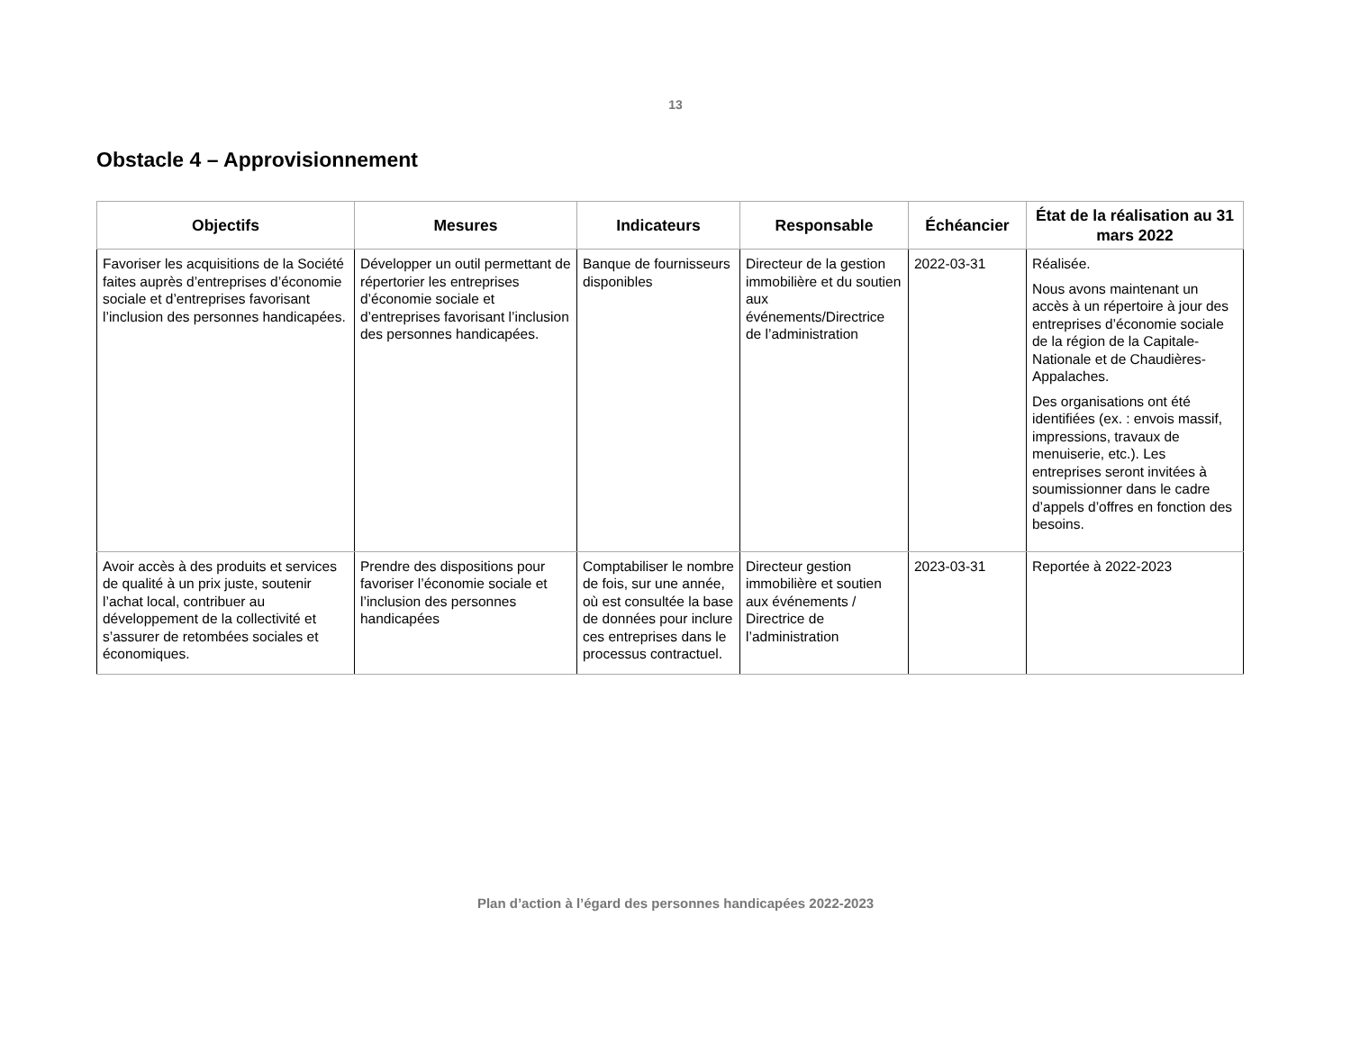13
Obstacle 4 – Approvisionnement
| Objectifs | Mesures | Indicateurs | Responsable | Échéancier | État de la réalisation au 31 mars 2022 |
| --- | --- | --- | --- | --- | --- |
| Favoriser les acquisitions de la Société faites auprès d’entreprises d’économie sociale et d’entreprises favorisant l’inclusion des personnes handicapées. | Développer un outil permettant de répertorier les entreprises d’économie sociale et d’entreprises favorisant l’inclusion des personnes handicapées. | Banque de fournisseurs disponibles | Directeur de la gestion immobilière et du soutien aux événements/Directrice de l’administration | 2022-03-31 | Réalisée. Nous avons maintenant un accès à un répertoire à jour des entreprises d’économie sociale de la région de la Capitale-Nationale et de Chaudières-Appalaches. Des organisations ont été identifiées (ex. : envois massif, impressions, travaux de menuiserie, etc.). Les entreprises seront invitées à soumissionner dans le cadre d’appels d’offres en fonction des besoins. |
| Avoir accès à des produits et services de qualité à un prix juste, soutenir l’achat local, contribuer au développement de la collectivité et s’assurer de retombées sociales et économiques. | Prendre des dispositions pour favoriser l’économie sociale et l’inclusion des personnes handicapées | Comptabiliser le nombre de fois, sur une année, où est consultée la base de données pour inclure ces entreprises dans le processus contractuel. | Directeur gestion immobilière et soutien aux événements / Directrice de l’administration | 2023-03-31 | Reportée à 2022-2023 |
Plan d’action à l’égard des personnes handicapées 2022-2023